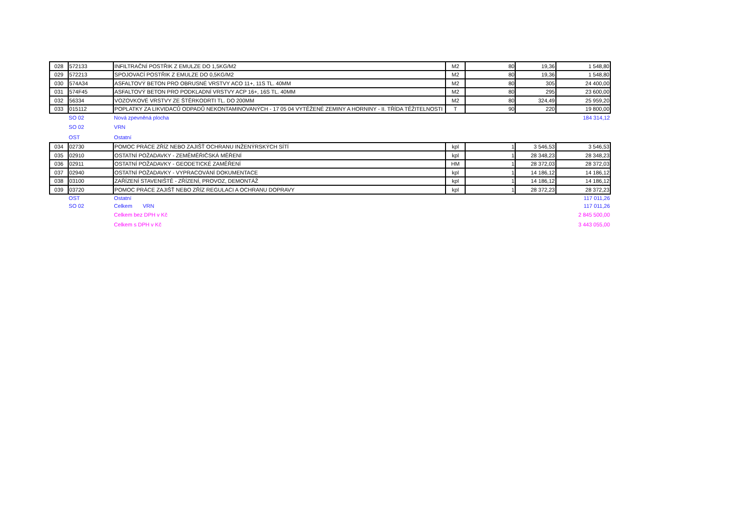| 028 | 572133 | INFILTRAČNÍ POSTŘIK Z EMULZE DO 1,5KG/M2 | M2 | 80 | 19,36 | 1 548,80 |
| 029 | 572213 | SPOJOVACÍ POSTŘIK Z EMULZE DO 0,5KG/M2 | M2 | 80 | 19,36 | 1 548,80 |
| 030 | 574A34 | ASFALTOVÝ BETON PRO OBRUSNÉ VRSTVY ACO 11+, 11S TL. 40MM | M2 | 80 | 305 | 24 400,00 |
| 031 | 574F45 | ASFALTOVÝ BETON PRO PODKLADNÍ VRSTVY ACP 16+, 16S TL. 40MM | M2 | 80 | 295 | 23 600,00 |
| 032 | 56334 | VOZOVKOVÉ VRSTVY ZE ŠTĚRKODRTI TL. DO 200MM | M2 | 80 | 324,49 | 25 959,20 |
| 033 | 015112 | POPLATKY ZA LIKVIDACŮ ODPADŮ NEKONTAMINOVANÝCH - 17 05 04 VYTĚŽENÉ ZEMINY A HORNINY - II. TŘÍDA TĚŽITELNOSTI | T | 90 | 220 | 19 800,00 |
| | SO 02 | Nová zpevněná plocha | | | | 184 314,12 |
| | SO 02 | VRN | | | | |
| | OST | Ostatní | | | | |
| 034 | 02730 | POMOC PRÁCE ZŘÍZ NEBO ZAJIŠŤ OCHRANU INŽENÝRSKÝCH SÍTÍ | kpl | 1 | 3 546,53 | 3 546,53 |
| 035 | 02910 | OSTATNÍ POŽADAVKY - ZEMĚMĚŘIČSKÁ MĚŘENÍ | kpl | 1 | 28 348,23 | 28 348,23 |
| 036 | 02911 | OSTATNÍ POŽADAVKY - GEODETICKÉ ZAMĚŘENÍ | HM | 1 | 28 372,03 | 28 372,03 |
| 037 | 02940 | OSTATNÍ POŽADAVKY - VYPRACOVÁNÍ DOKUMENTACE | kpl | 1 | 14 186,12 | 14 186,12 |
| 038 | 03100 | ZAŘÍZENÍ STAVENIŠTĚ - ZŘÍZENÍ, PROVOZ, DEMONTÁŽ | kpl | 1 | 14 186,12 | 14 186,12 |
| 039 | 03720 | POMOC PRÁCE ZAJIŠŤ NEBO ZŘÍZ REGULACI A OCHRANU DOPRAVY | kpl | 1 | 28 372,23 | 28 372,23 |
| | OST | Ostatní | | | | 117 011,26 |
| | SO 02 | Celkem VRN | | | | 117 011,26 |
| | | Celkem bez DPH v Kč | | | | 2 845 500,00 |
| | | Celkem s DPH v Kč | | | | 3 443 055,00 |